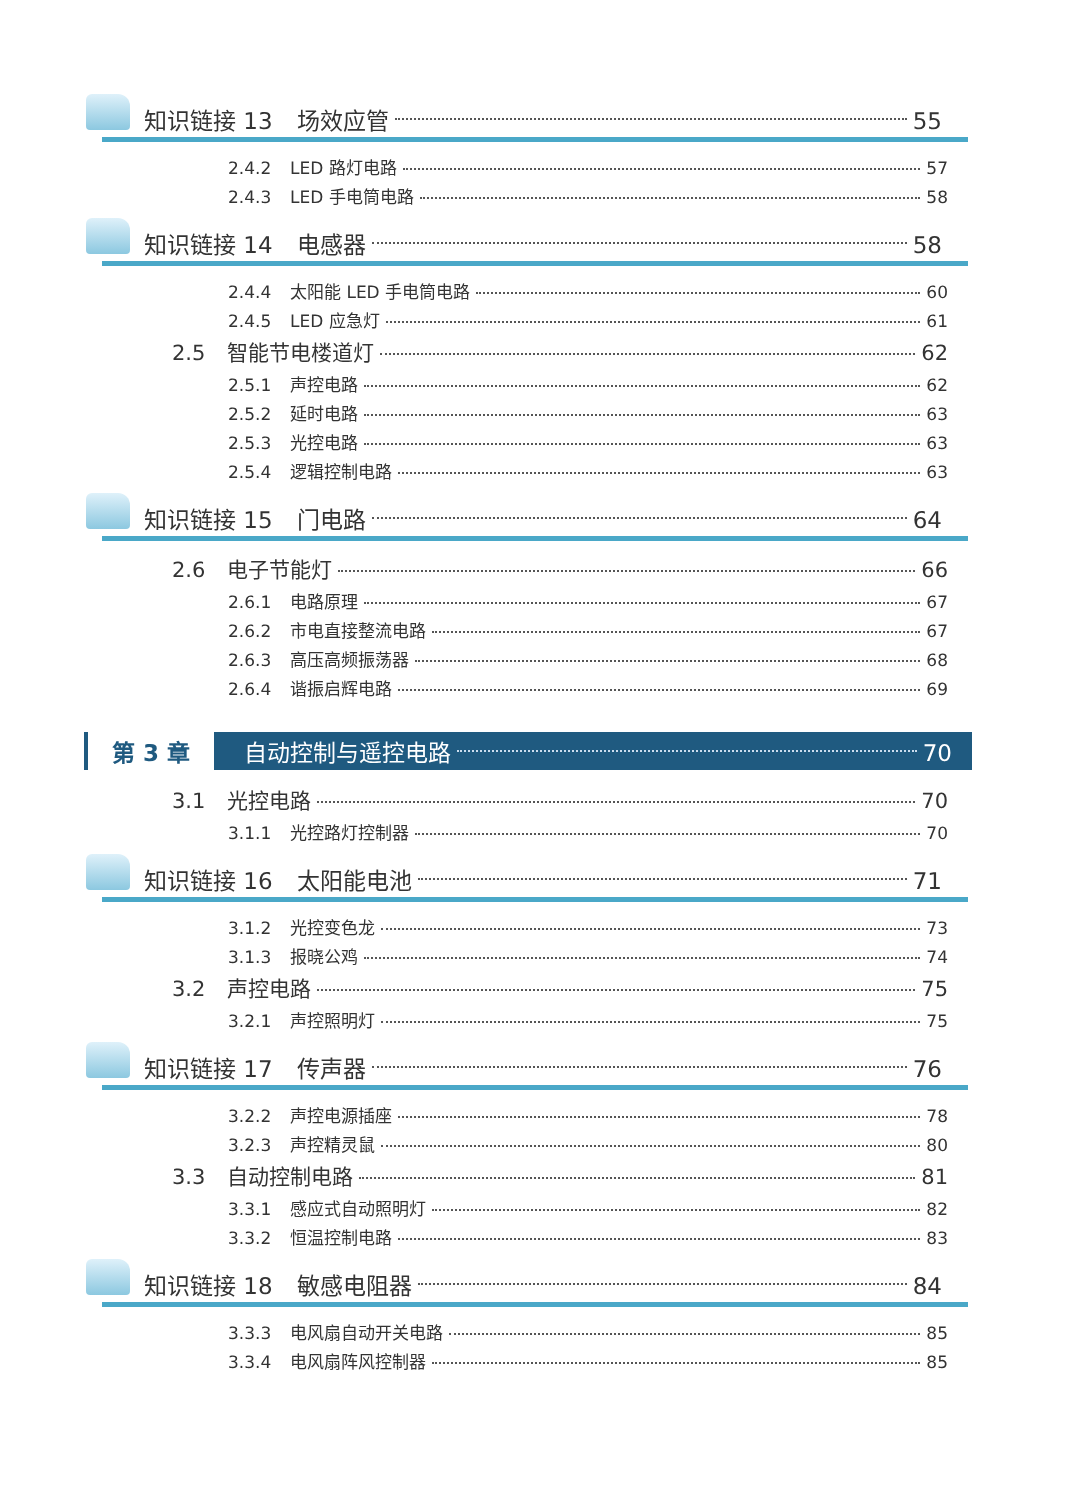知识链接 13 场效应管 55
2.4.2 LED 路灯电路 57
2.4.3 LED 手电筒电路 58
知识链接 14 电感器 58
2.4.4 太阳能 LED 手电筒电路 60
2.4.5 LED 应急灯 61
2.5 智能节电楼道灯 62
2.5.1 声控电路 62
2.5.2 延时电路 63
2.5.3 光控电路 63
2.5.4 逻辑控制电路 63
知识链接 15 门电路 64
2.6 电子节能灯 66
2.6.1 电路原理 67
2.6.2 市电直接整流电路 67
2.6.3 高压高频振荡器 68
2.6.4 谐振启辉电路 69
第 3 章 自动控制与遥控电路 70
3.1 光控电路 70
3.1.1 光控路灯控制器 70
知识链接 16 太阳能电池 71
3.1.2 光控变色龙 73
3.1.3 报晓公鸡 74
3.2 声控电路 75
3.2.1 声控照明灯 75
知识链接 17 传声器 76
3.2.2 声控电源插座 78
3.2.3 声控精灵鼠 80
3.3 自动控制电路 81
3.3.1 感应式自动照明灯 82
3.3.2 恒温控制电路 83
知识链接 18 敏感电阻器 84
3.3.3 电风扇自动开关电路 85
3.3.4 电风扇阵风控制器 85